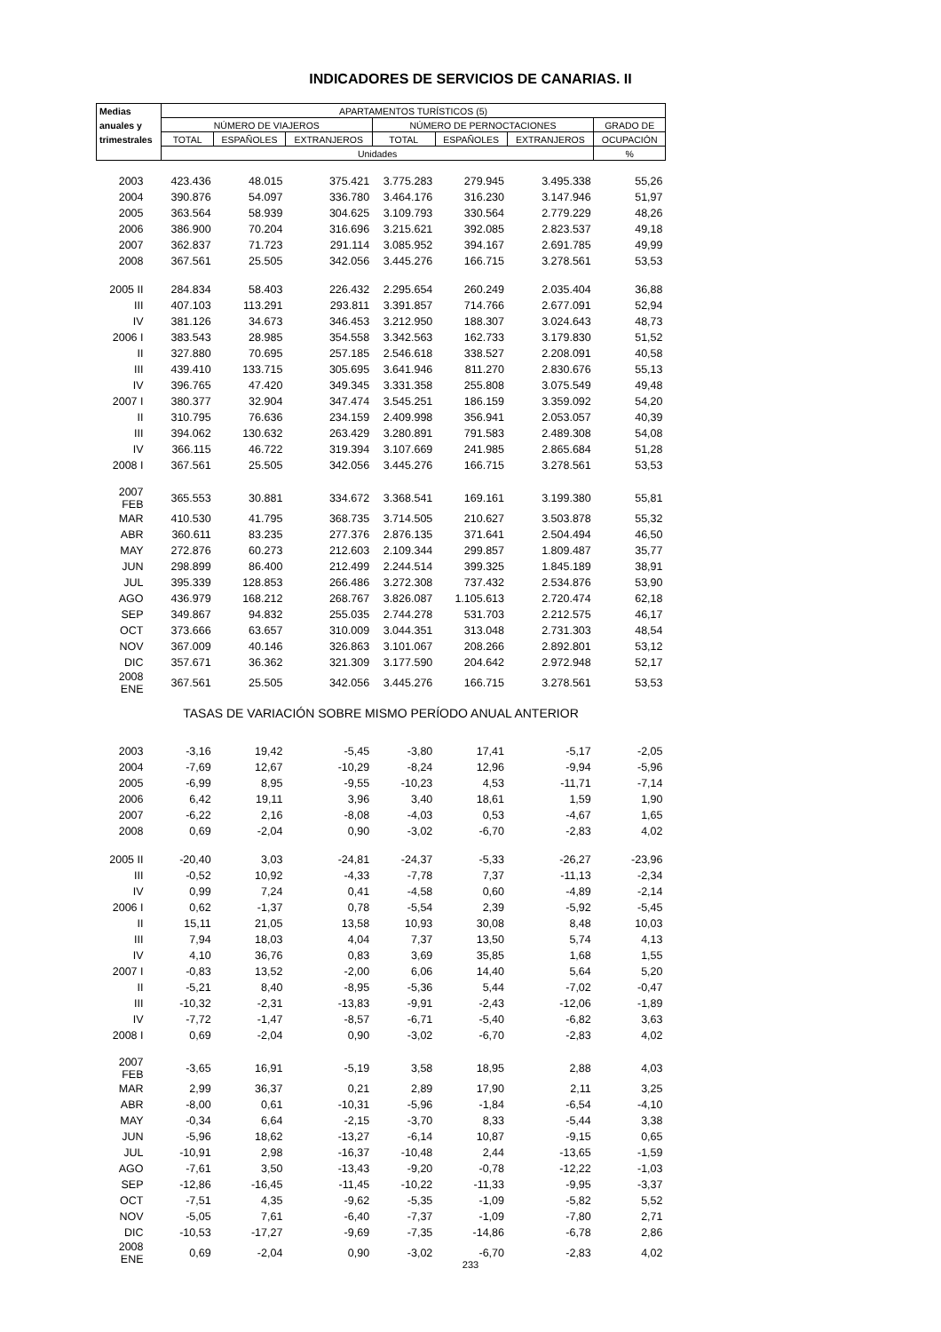INDICADORES DE SERVICIOS DE CANARIAS. II
| Medias | APARTAMENTOS TURÍSTICOS (5) | | | | | | |
| --- | --- | --- | --- | --- | --- | --- | --- |
| anuales y | NÚMERO DE VIAJEROS | | | NÚMERO DE PERNOCTACIONES | | | GRADO DE |
| trimestrales | TOTAL | ESPAÑOLES | EXTRANJEROS | TOTAL | ESPAÑOLES | EXTRANJEROS | OCUPACIÓN |
| | Unidades | | | | | | % |
| 2003 | 423.436 | 48.015 | 375.421 | 3.775.283 | 279.945 | 3.495.338 | 55,26 |
| 2004 | 390.876 | 54.097 | 336.780 | 3.464.176 | 316.230 | 3.147.946 | 51,97 |
| 2005 | 363.564 | 58.939 | 304.625 | 3.109.793 | 330.564 | 2.779.229 | 48,26 |
| 2006 | 386.900 | 70.204 | 316.696 | 3.215.621 | 392.085 | 2.823.537 | 49,18 |
| 2007 | 362.837 | 71.723 | 291.114 | 3.085.952 | 394.167 | 2.691.785 | 49,99 |
| 2008 | 367.561 | 25.505 | 342.056 | 3.445.276 | 166.715 | 3.278.561 | 53,53 |
| 2005 II | 284.834 | 58.403 | 226.432 | 2.295.654 | 260.249 | 2.035.404 | 36,88 |
| III | 407.103 | 113.291 | 293.811 | 3.391.857 | 714.766 | 2.677.091 | 52,94 |
| IV | 381.126 | 34.673 | 346.453 | 3.212.950 | 188.307 | 3.024.643 | 48,73 |
| 2006 I | 383.543 | 28.985 | 354.558 | 3.342.563 | 162.733 | 3.179.830 | 51,52 |
| II | 327.880 | 70.695 | 257.185 | 2.546.618 | 338.527 | 2.208.091 | 40,58 |
| III | 439.410 | 133.715 | 305.695 | 3.641.946 | 811.270 | 2.830.676 | 55,13 |
| IV | 396.765 | 47.420 | 349.345 | 3.331.358 | 255.808 | 3.075.549 | 49,48 |
| 2007 I | 380.377 | 32.904 | 347.474 | 3.545.251 | 186.159 | 3.359.092 | 54,20 |
| II | 310.795 | 76.636 | 234.159 | 2.409.998 | 356.941 | 2.053.057 | 40,39 |
| III | 394.062 | 130.632 | 263.429 | 3.280.891 | 791.583 | 2.489.308 | 54,08 |
| IV | 366.115 | 46.722 | 319.394 | 3.107.669 | 241.985 | 2.865.684 | 51,28 |
| 2008 I | 367.561 | 25.505 | 342.056 | 3.445.276 | 166.715 | 3.278.561 | 53,53 |
| 2007 FEB | 365.553 | 30.881 | 334.672 | 3.368.541 | 169.161 | 3.199.380 | 55,81 |
| MAR | 410.530 | 41.795 | 368.735 | 3.714.505 | 210.627 | 3.503.878 | 55,32 |
| ABR | 360.611 | 83.235 | 277.376 | 2.876.135 | 371.641 | 2.504.494 | 46,50 |
| MAY | 272.876 | 60.273 | 212.603 | 2.109.344 | 299.857 | 1.809.487 | 35,77 |
| JUN | 298.899 | 86.400 | 212.499 | 2.244.514 | 399.325 | 1.845.189 | 38,91 |
| JUL | 395.339 | 128.853 | 266.486 | 3.272.308 | 737.432 | 2.534.876 | 53,90 |
| AGO | 436.979 | 168.212 | 268.767 | 3.826.087 | 1.105.613 | 2.720.474 | 62,18 |
| SEP | 349.867 | 94.832 | 255.035 | 2.744.278 | 531.703 | 2.212.575 | 46,17 |
| OCT | 373.666 | 63.657 | 310.009 | 3.044.351 | 313.048 | 2.731.303 | 48,54 |
| NOV | 367.009 | 40.146 | 326.863 | 3.101.067 | 208.266 | 2.892.801 | 53,12 |
| DIC | 357.671 | 36.362 | 321.309 | 3.177.590 | 204.642 | 2.972.948 | 52,17 |
| 2008 ENE | 367.561 | 25.505 | 342.056 | 3.445.276 | 166.715 | 3.278.561 | 53,53 |
| TASAS DE VARIACIÓN SOBRE MISMO PERÍODO ANUAL ANTERIOR | | | | | | | |
| 2003 | -3,16 | 19,42 | -5,45 | -3,80 | 17,41 | -5,17 | -2,05 |
| 2004 | -7,69 | 12,67 | -10,29 | -8,24 | 12,96 | -9,94 | -5,96 |
| 2005 | -6,99 | 8,95 | -9,55 | -10,23 | 4,53 | -11,71 | -7,14 |
| 2006 | 6,42 | 19,11 | 3,96 | 3,40 | 18,61 | 1,59 | 1,90 |
| 2007 | -6,22 | 2,16 | -8,08 | -4,03 | 0,53 | -4,67 | 1,65 |
| 2008 | 0,69 | -2,04 | 0,90 | -3,02 | -6,70 | -2,83 | 4,02 |
| 2005 II | -20,40 | 3,03 | -24,81 | -24,37 | -5,33 | -26,27 | -23,96 |
| III | -0,52 | 10,92 | -4,33 | -7,78 | 7,37 | -11,13 | -2,34 |
| IV | 0,99 | 7,24 | 0,41 | -4,58 | 0,60 | -4,89 | -2,14 |
| 2006 I | 0,62 | -1,37 | 0,78 | -5,54 | 2,39 | -5,92 | -5,45 |
| II | 15,11 | 21,05 | 13,58 | 10,93 | 30,08 | 8,48 | 10,03 |
| III | 7,94 | 18,03 | 4,04 | 7,37 | 13,50 | 5,74 | 4,13 |
| IV | 4,10 | 36,76 | 0,83 | 3,69 | 35,85 | 1,68 | 1,55 |
| 2007 I | -0,83 | 13,52 | -2,00 | 6,06 | 14,40 | 5,64 | 5,20 |
| II | -5,21 | 8,40 | -8,95 | -5,36 | 5,44 | -7,02 | -0,47 |
| III | -10,32 | -2,31 | -13,83 | -9,91 | -2,43 | -12,06 | -1,89 |
| IV | -7,72 | -1,47 | -8,57 | -6,71 | -5,40 | -6,82 | 3,63 |
| 2008 I | 0,69 | -2,04 | 0,90 | -3,02 | -6,70 | -2,83 | 4,02 |
| 2007 FEB | -3,65 | 16,91 | -5,19 | 3,58 | 18,95 | 2,88 | 4,03 |
| MAR | 2,99 | 36,37 | 0,21 | 2,89 | 17,90 | 2,11 | 3,25 |
| ABR | -8,00 | 0,61 | -10,31 | -5,96 | -1,84 | -6,54 | -4,10 |
| MAY | -0,34 | 6,64 | -2,15 | -3,70 | 8,33 | -5,44 | 3,38 |
| JUN | -5,96 | 18,62 | -13,27 | -6,14 | 10,87 | -9,15 | 0,65 |
| JUL | -10,91 | 2,98 | -16,37 | -10,48 | 2,44 | -13,65 | -1,59 |
| AGO | -7,61 | 3,50 | -13,43 | -9,20 | -0,78 | -12,22 | -1,03 |
| SEP | -12,86 | -16,45 | -11,45 | -10,22 | -11,33 | -9,95 | -3,37 |
| OCT | -7,51 | 4,35 | -9,62 | -5,35 | -1,09 | -5,82 | 5,52 |
| NOV | -5,05 | 7,61 | -6,40 | -7,37 | -1,09 | -7,80 | 2,71 |
| DIC | -10,53 | -17,27 | -9,69 | -7,35 | -14,86 | -6,78 | 2,86 |
| 2008 ENE | 0,69 | -2,04 | 0,90 | -3,02 | -6,70 | -2,83 | 4,02 |
233